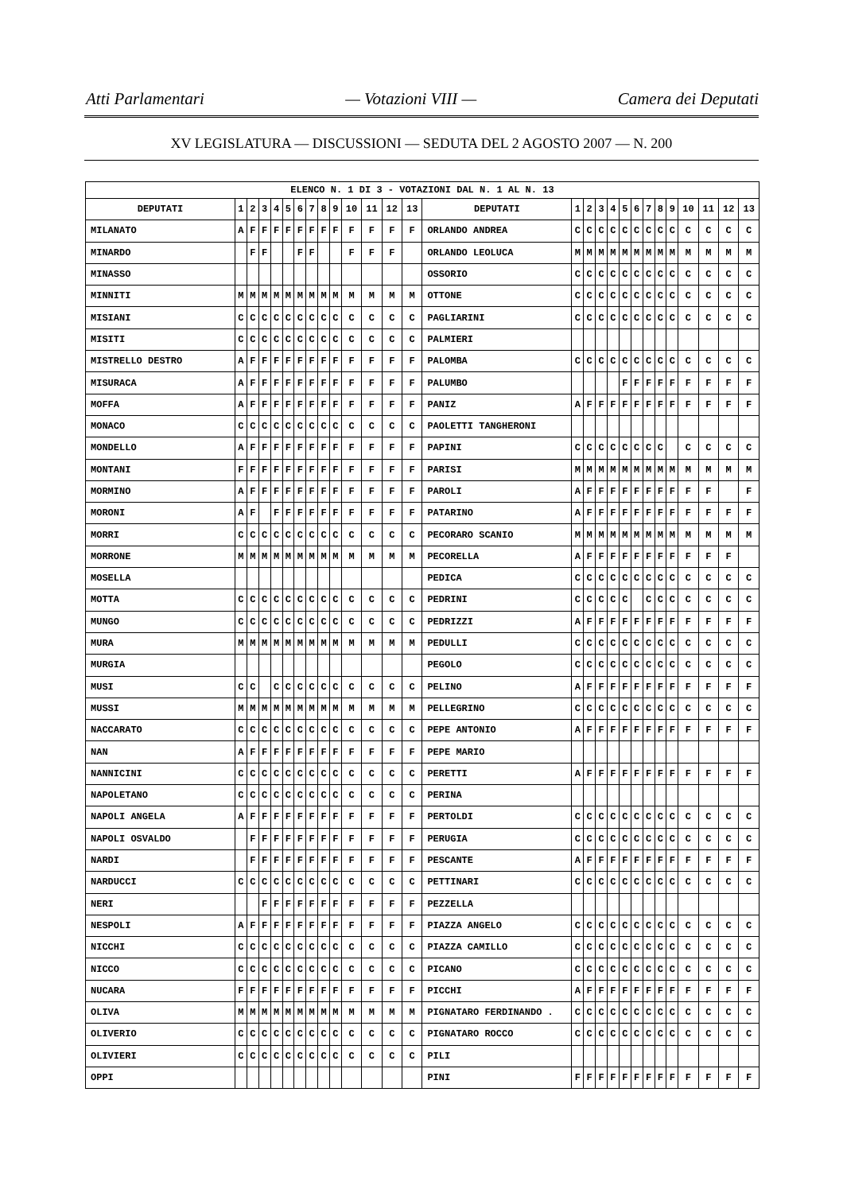Atti Parlamentari — Votazioni VIII — Camera dei Deputati
XV LEGISLATURA — DISCUSSIONI — SEDUTA DEL 2 AGOSTO 2007 — N. 200
| ELENCO N. 1 DI 3 - VOTAZIONI DAL N. 1 AL N. 13 | | | | | | | | | | | | | | | | | | | | | | | | | | | |
| --- | --- | --- | --- | --- | --- | --- | --- | --- | --- | --- | --- | --- | --- | --- | --- | --- | --- | --- | --- | --- | --- | --- | --- | --- | --- | --- | --- |
| DEPUTATI | 1 | 2 | 3 | 4 | 5 | 6 | 7 | 8 | 9 | 10 | 11 | 12 | 13 | DEPUTATI | 1 | 2 | 3 | 4 | 5 | 6 | 7 | 8 | 9 | 10 | 11 | 12 | 13 |
| MILANATO | A | F | F | F | F | F | F | F | F | F | F | F | F | ORLANDO ANDREA | C | C | C | C | C | C | C | C | C | C | C | C | C |
| MINARDO | | F | F | | | F | F | | | F | F | F | | ORLANDO LEOLUCA | M | M | M | M | M | M | M | M | M | M | M | M | M |
| MINASSO | | | | | | | | | | | | | | OSSORIO | C | C | C | C | C | C | C | C | C | C | C | C | C |
| MINNITI | M | M | M | M | M | M | M | M | M | M | M | M | M | OTTONE | C | C | C | C | C | C | C | C | C | C | C | C | C |
| MISIANI | C | C | C | C | C | C | C | C | C | C | C | C | C | PAGLIARINI | C | C | C | C | C | C | C | C | C | C | C | C | C |
| MISITI | C | C | C | C | C | C | C | C | C | C | C | C | C | PALMIERI | | | | | | | | | | | | | |
| MISTRELLO DESTRO | A | F | F | F | F | F | F | F | F | F | F | F | F | PALOMBA | C | C | C | C | C | C | C | C | C | C | C | C | C |
| MISURACA | A | F | F | F | F | F | F | F | F | F | F | F | F | PALUMBO | | | | | F | F | F | F | F | F | F | F | F |
| MOFFA | A | F | F | F | F | F | F | F | F | F | F | F | F | PANIZ | A | F | F | F | F | F | F | F | F | F | F | F | F |
| MONACO | C | C | C | C | C | C | C | C | C | C | C | C | C | PAOLETTI TANGHERONI | | | | | | | | | | | | | |
| MONDELLO | A | F | F | F | F | F | F | F | F | F | F | F | F | PAPINI | C | C | C | C | C | C | C | C | | C | C | C | C |
| MONTANI | F | F | F | F | F | F | F | F | F | F | F | F | F | PARISI | M | M | M | M | M | M | M | M | M | M | M | M | M |
| MORMINO | A | F | F | F | F | F | F | F | F | F | F | F | F | PAROLI | A | F | F | F | F | F | F | F | F | F | F | | F |
| MORONI | A | F | | F | F | F | F | F | F | F | F | F | F | PATARINO | A | F | F | F | F | F | F | F | F | F | F | F | F |
| MORRI | C | C | C | C | C | C | C | C | C | C | C | C | C | PECORARO SCANIO | M | M | M | M | M | M | M | M | M | M | M | M | M |
| MORRONE | M | M | M | M | M | M | M | M | M | M | M | M | M | PECORELLA | A | F | F | F | F | F | F | F | F | F | F | F | |
| MOSELLA | | | | | | | | | | | | | | PEDICA | C | C | C | C | C | C | C | C | C | C | C | C | C |
| MOTTA | C | C | C | C | C | C | C | C | C | C | C | C | C | PEDRINI | C | C | C | C | C | | C | C | C | C | C | C | C |
| MUNGO | C | C | C | C | C | C | C | C | C | C | C | C | C | PEDRIZZI | A | F | F | F | F | F | F | F | F | F | F | F | F |
| MURA | M | M | M | M | M | M | M | M | M | M | M | M | M | PEDULLI | C | C | C | C | C | C | C | C | C | C | C | C | C |
| MURGIA | | | | | | | | | | | | | | PEGOLO | C | C | C | C | C | C | C | C | C | C | C | C | C |
| MUSI | C | C | | C | C | C | C | C | C | C | C | C | C | PELINO | A | F | F | F | F | F | F | F | F | F | F | F | F |
| MUSSI | M | M | M | M | M | M | M | M | M | M | M | M | M | PELLEGRINO | C | C | C | C | C | C | C | C | C | C | C | C | C |
| NACCARATO | C | C | C | C | C | C | C | C | C | C | C | C | C | PEPE ANTONIO | A | F | F | F | F | F | F | F | F | F | F | F | F |
| NAN | A | F | F | F | F | F | F | F | F | F | F | F | F | PEPE MARIO | | | | | | | | | | | | | |
| NANNICINI | C | C | C | C | C | C | C | C | C | C | C | C | C | PERETTI | A | F | F | F | F | F | F | F | F | F | F | F | F |
| NAPOLETANO | C | C | C | C | C | C | C | C | C | C | C | C | C | PERINA | | | | | | | | | | | | | |
| NAPOLI ANGELA | A | F | F | F | F | F | F | F | F | F | F | F | F | PERTOLDI | C | C | C | C | C | C | C | C | C | C | C | C | C |
| NAPOLI OSVALDO | | F | F | F | F | F | F | F | F | F | F | F | F | PERUGIA | C | C | C | C | C | C | C | C | C | C | C | C | C |
| NARDI | | F | F | F | F | F | F | F | F | F | F | F | F | PESCANTE | A | F | F | F | F | F | F | F | F | F | F | F | F |
| NARDUCCI | C | C | C | C | C | C | C | C | C | C | C | C | C | PETTINARI | C | C | C | C | C | C | C | C | C | C | C | C | C |
| NERI | | | F | F | F | F | F | F | F | F | F | F | F | PEZZELLA | | | | | | | | | | | | | |
| NESPOLI | A | F | F | F | F | F | F | F | F | F | F | F | F | PIAZZA ANGELO | C | C | C | C | C | C | C | C | C | C | C | C | C |
| NICCHI | C | C | C | C | C | C | C | C | C | C | C | C | C | PIAZZA CAMILLO | C | C | C | C | C | C | C | C | C | C | C | C | C |
| NICCO | C | C | C | C | C | C | C | C | C | C | C | C | C | PICANO | C | C | C | C | C | C | C | C | C | C | C | C | C |
| NUCARA | F | F | F | F | F | F | F | F | F | F | F | F | F | PICCHI | A | F | F | F | F | F | F | F | F | F | F | F | F |
| OLIVA | M | M | M | M | M | M | M | M | M | M | M | M | M | PIGNATARO FERDINANDO . | C | C | C | C | C | C | C | C | C | C | C | C | C |
| OLIVERIO | C | C | C | C | C | C | C | C | C | C | C | C | C | PIGNATARO ROCCO | C | C | C | C | C | C | C | C | C | C | C | C | C |
| OLIVIERI | C | C | C | C | C | C | C | C | C | C | C | C | C | PILI | | | | | | | | | | | | | |
| OPPI | | | | | | | | | | | | | | PINI | F | F | F | F | F | F | F | F | F | F | F | F | F |